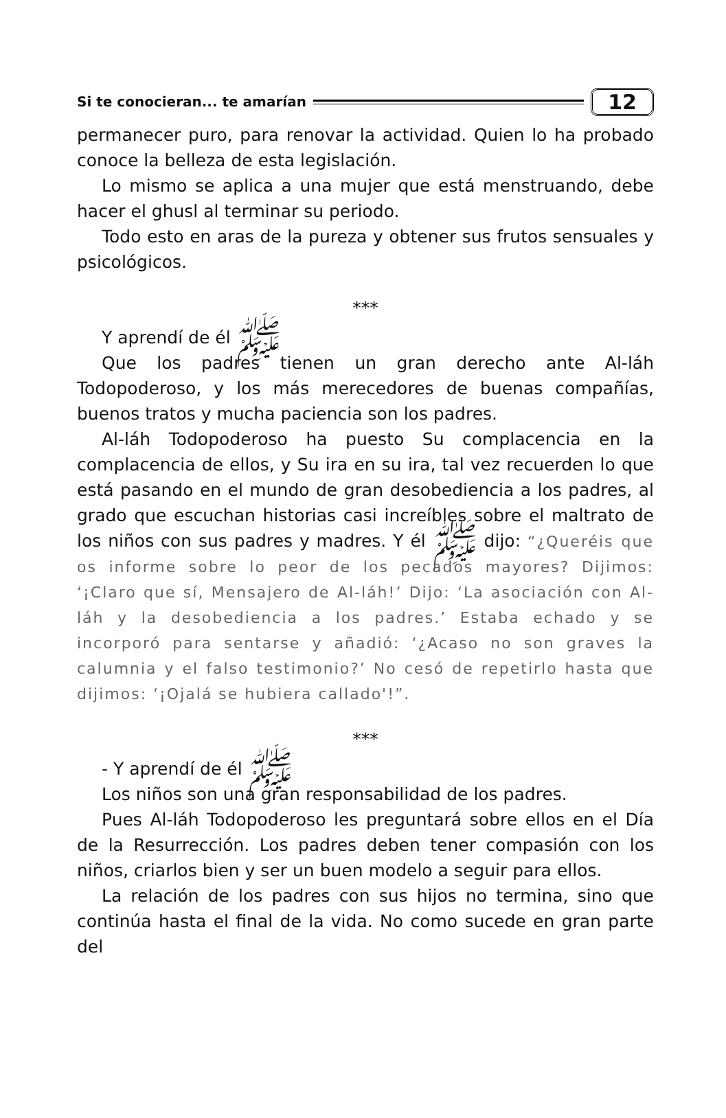Si te conocieran... te amarían 12
permanecer puro, para renovar la actividad. Quien lo ha probado conoce la belleza de esta legislación.
Lo mismo se aplica a una mujer que está menstruando, debe hacer el ghusl al terminar su periodo.
Todo esto en aras de la pureza y obtener sus frutos sensuales y psicológicos.
***
Y aprendí de él ﷺ
Que los padres tienen un gran derecho ante Al-láh Todopoderoso, y los más merecedores de buenas compañías, buenos tratos y mucha paciencia son los padres.
Al-láh Todopoderoso ha puesto Su complacencia en la complacencia de ellos, y Su ira en su ira, tal vez recuerden lo que está pasando en el mundo de gran desobediencia a los padres, al grado que escuchan historias casi increíbles sobre el maltrato de los niños con sus padres y madres. Y él ﷺ dijo: “¿Queréis que os informe sobre lo peor de los pecados mayores? Dijimos: ‘¡Claro que sí, Mensajero de Al-láh!’ Dijo: ‘La asociación con Al-láh y la desobediencia a los padres.’ Estaba echado y se incorporó para sentarse y añadió: ‘¿Acaso no son graves la calumnia y el falso testimonio?’ No cesó de repetirlo hasta que dijimos: ‘¡Ojalá se hubiera callado'!”.
***
- Y aprendí de él ﷺ
Los niños son una gran responsabilidad de los padres.
Pues Al-láh Todopoderoso les preguntará sobre ellos en el Día de la Resurrección. Los padres deben tener compasión con los niños, criarlos bien y ser un buen modelo a seguir para ellos.
La relación de los padres con sus hijos no termina, sino que continúa hasta el final de la vida. No como sucede en gran parte del